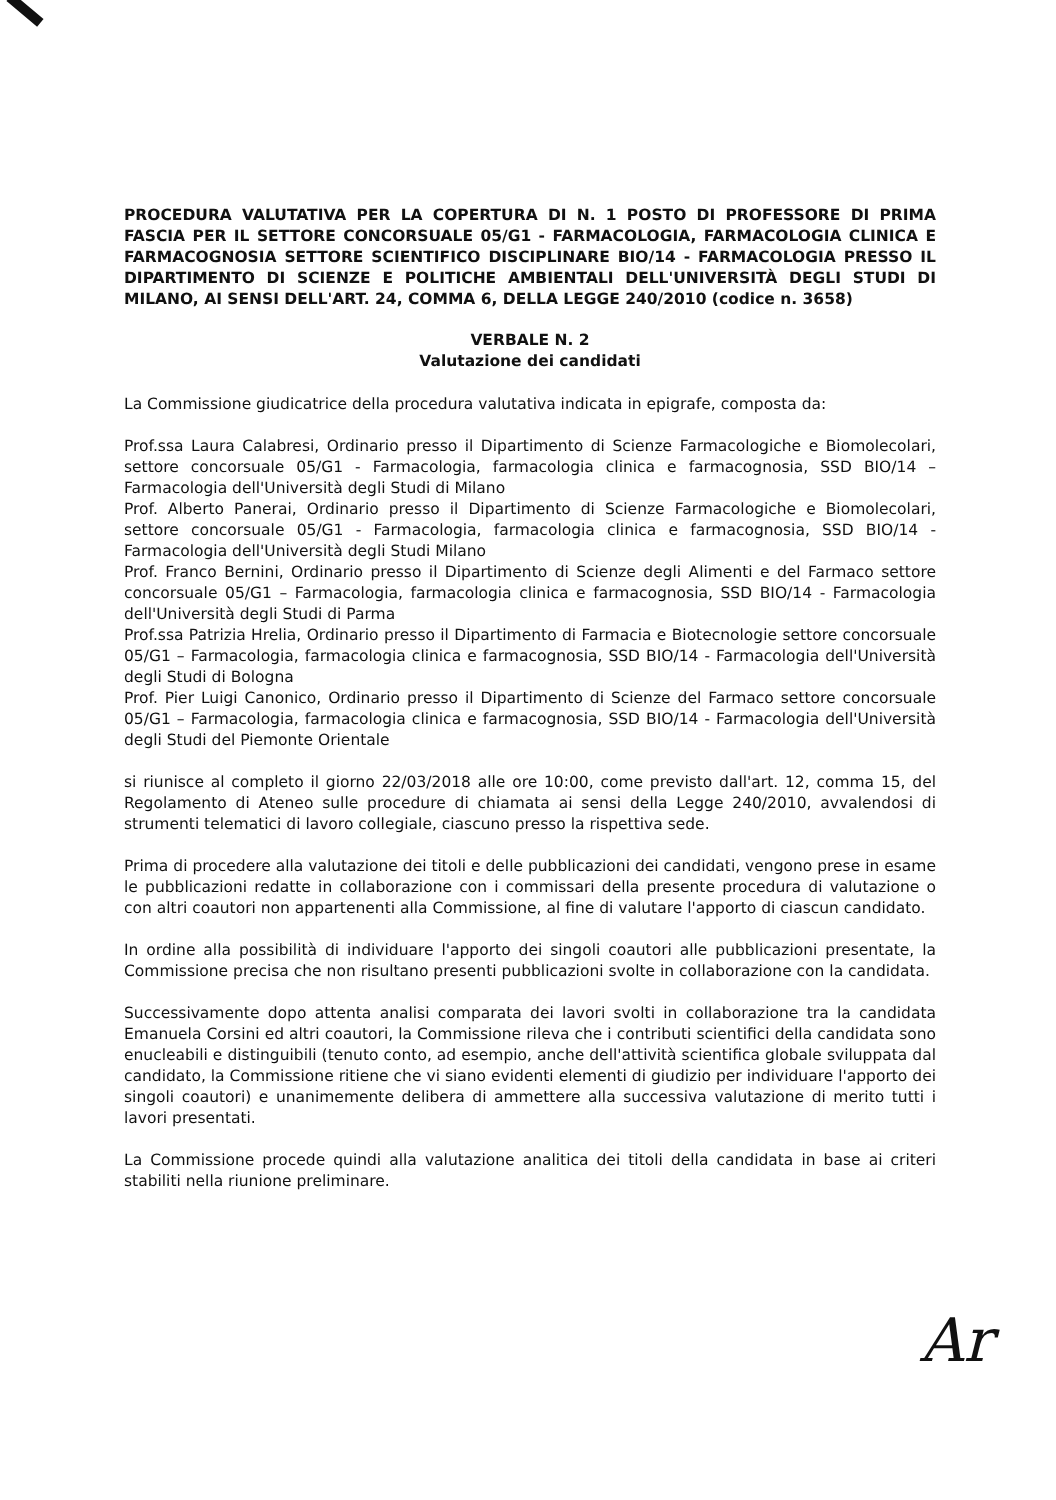PROCEDURA VALUTATIVA PER LA COPERTURA DI N. 1 POSTO DI PROFESSORE DI PRIMA FASCIA PER IL SETTORE CONCORSUALE 05/G1 - FARMACOLOGIA, FARMACOLOGIA CLINICA E FARMACOGNOSIA SETTORE SCIENTIFICO DISCIPLINARE BIO/14 - FARMACOLOGIA PRESSO IL DIPARTIMENTO DI SCIENZE E POLITICHE AMBIENTALI DELL'UNIVERSITÀ DEGLI STUDI DI MILANO, AI SENSI DELL'ART. 24, COMMA 6, DELLA LEGGE 240/2010 (codice n. 3658)
VERBALE N. 2
Valutazione dei candidati
La Commissione giudicatrice della procedura valutativa indicata in epigrafe, composta da:
Prof.ssa Laura Calabresi, Ordinario presso il Dipartimento di Scienze Farmacologiche e Biomolecolari, settore concorsuale 05/G1 - Farmacologia, farmacologia clinica e farmacognosia, SSD BIO/14 – Farmacologia dell'Università degli Studi di Milano
Prof. Alberto Panerai, Ordinario presso il Dipartimento di Scienze Farmacologiche e Biomolecolari, settore concorsuale 05/G1 - Farmacologia, farmacologia clinica e farmacognosia, SSD BIO/14 - Farmacologia dell'Università degli Studi Milano
Prof. Franco Bernini, Ordinario presso il Dipartimento di Scienze degli Alimenti e del Farmaco settore concorsuale 05/G1 – Farmacologia, farmacologia clinica e farmacognosia, SSD BIO/14 - Farmacologia dell'Università degli Studi di Parma
Prof.ssa Patrizia Hrelia, Ordinario presso il Dipartimento di Farmacia e Biotecnologie settore concorsuale 05/G1 – Farmacologia, farmacologia clinica e farmacognosia, SSD BIO/14 - Farmacologia dell'Università degli Studi di Bologna
Prof. Pier Luigi Canonico, Ordinario presso il Dipartimento di Scienze del Farmaco settore concorsuale 05/G1 – Farmacologia, farmacologia clinica e farmacognosia, SSD BIO/14 - Farmacologia dell'Università degli Studi del Piemonte Orientale
si riunisce al completo il giorno 22/03/2018 alle ore 10:00, come previsto dall'art. 12, comma 15, del Regolamento di Ateneo sulle procedure di chiamata ai sensi della Legge 240/2010, avvalendosi di strumenti telematici di lavoro collegiale, ciascuno presso la rispettiva sede.
Prima di procedere alla valutazione dei titoli e delle pubblicazioni dei candidati, vengono prese in esame le pubblicazioni redatte in collaborazione con i commissari della presente procedura di valutazione o con altri coautori non appartenenti alla Commissione, al fine di valutare l'apporto di ciascun candidato.
In ordine alla possibilità di individuare l'apporto dei singoli coautori alle pubblicazioni presentate, la Commissione precisa che non risultano presenti pubblicazioni svolte in collaborazione con la candidata.
Successivamente dopo attenta analisi comparata dei lavori svolti in collaborazione tra la candidata Emanuela Corsini ed altri coautori, la Commissione rileva che i contributi scientifici della candidata sono enucleabili e distinguibili (tenuto conto, ad esempio, anche dell'attività scientifica globale sviluppata dal candidato, la Commissione ritiene che vi siano evidenti elementi di giudizio per individuare l'apporto dei singoli coautori) e unanimemente delibera di ammettere alla successiva valutazione di merito tutti i lavori presentati.
La Commissione procede quindi alla valutazione analitica dei titoli della candidata in base ai criteri stabiliti nella riunione preliminare.
Ar